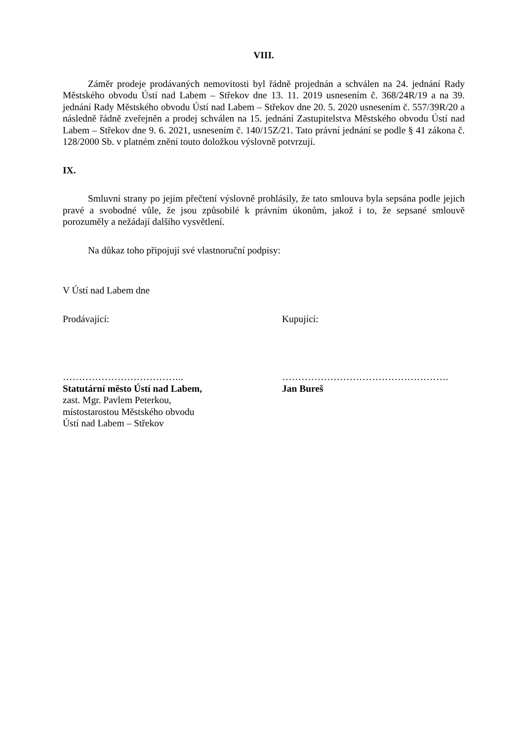VIII.
Záměr prodeje prodávaných nemovitosti byl řádně projednán a schválen na 24. jednání Rady Městského obvodu Ústí nad Labem – Střekov dne 13. 11. 2019 usnesením č. 368/24R/19 a na 39. jednání Rady Městského obvodu Ústí nad Labem – Střekov dne 20. 5. 2020 usnesením č. 557/39R/20 a následně řádně zveřejněn a prodej schválen na 15. jednání Zastupitelstva Městského obvodu Ústí nad Labem – Střekov dne 9. 6. 2021, usnesením č. 140/15Z/21. Tato právní jednání se podle § 41 zákona č. 128/2000 Sb. v platném znění touto doložkou výslovně potvrzují.
IX.
Smluvní strany po jejím přečtení výslovně prohlásily, že tato smlouva byla sepsána podle jejich pravé a svobodné vůle, že jsou způsobilé k právním úkonům, jakož i to, že sepsané smlouvě porozuměly a nežádají dalšího vysvětlení.
Na důkaz toho připojují své vlastnoruční podpisy:
V Ústí nad Labem dne
Prodávající: Kupující:
………………………………..
Statutární město Ústí nad Labem,
zast. Mgr. Pavlem Peterkou,
místostarostou Městského obvodu
Ústí nad Labem – Střekov
…………………………………………….
Jan Bureš